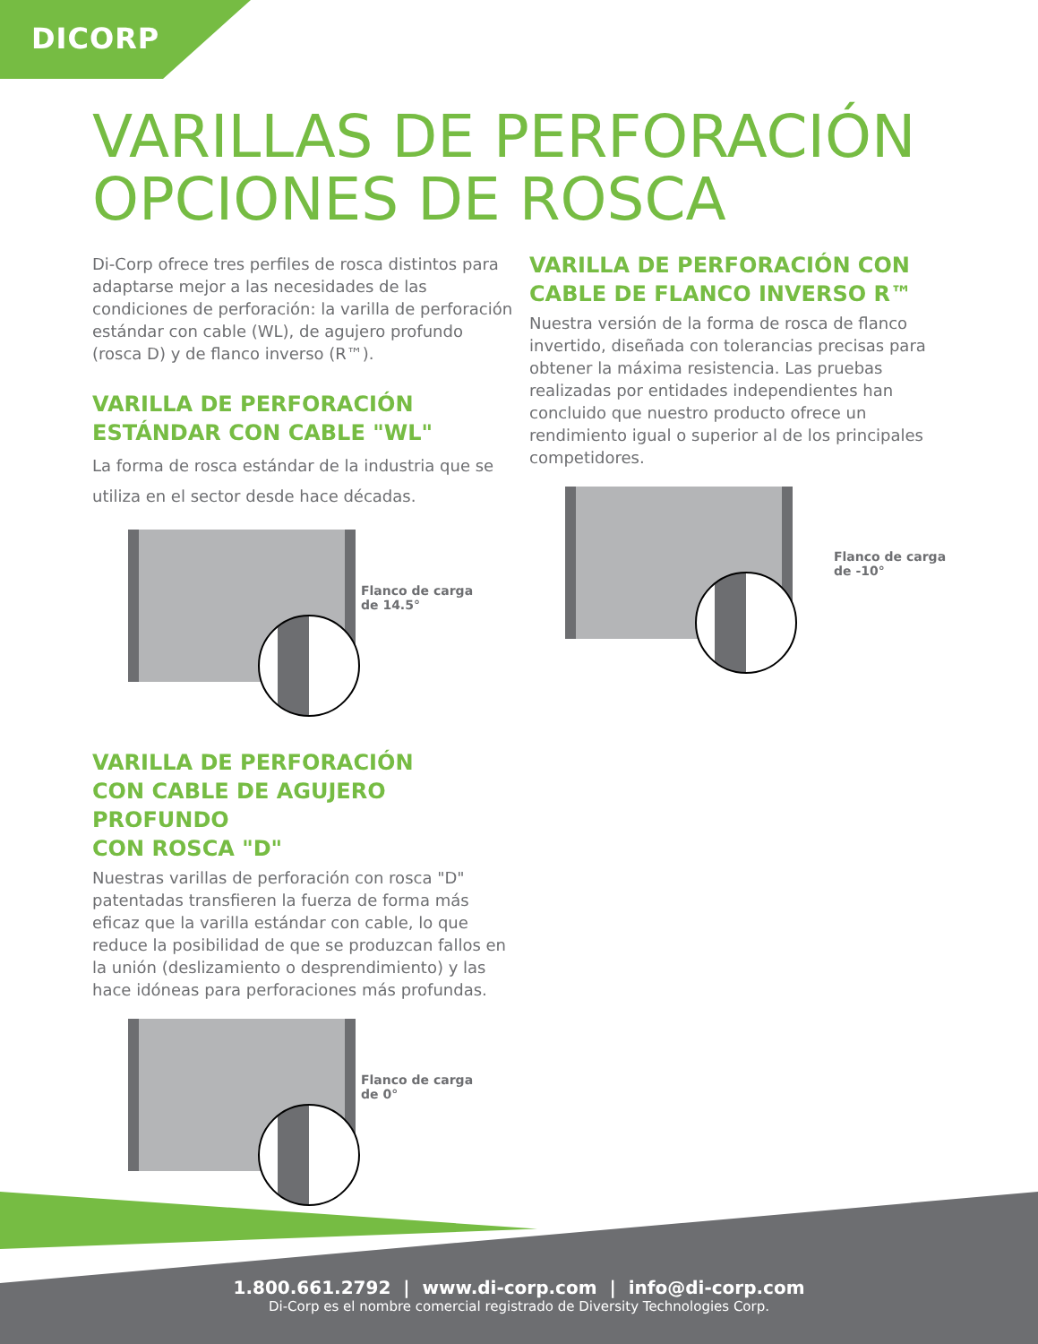DICORP
VARILLAS DE PERFORACIÓN
OPCIONES DE ROSCA
Di-Corp ofrece tres perfiles de rosca distintos para adaptarse mejor a las necesidades de las condiciones de perforación: la varilla de perforación estándar con cable (WL), de agujero profundo (rosca D) y de flanco inverso (R™).
VARILLA DE PERFORACIÓN
ESTÁNDAR CON CABLE "WL"
La forma de rosca estándar de la industria que se utiliza en el sector desde hace décadas.
Flanco de carga de 14.5°
VARILLA DE PERFORACIÓN
CON CABLE DE AGUJERO PROFUNDO
CON ROSCA "D"
Nuestras varillas de perforación con rosca "D" patentadas transfieren la fuerza de forma más eficaz que la varilla estándar con cable, lo que reduce la posibilidad de que se produzcan fallos en la unión (deslizamiento o desprendimiento) y las hace idóneas para perforaciones más profundas.
Flanco de carga de 0°
VARILLA DE PERFORACIÓN CON
CABLE DE FLANCO INVERSO R™
Nuestra versión de la forma de rosca de flanco invertido, diseñada con tolerancias precisas para obtener la máxima resistencia. Las pruebas realizadas por entidades independientes han concluido que nuestro producto ofrece un rendimiento igual o superior al de los principales competidores.
Flanco de carga de -10°
1.800.661.2792 | www.di-corp.com | info@di-corp.com
Di-Corp es el nombre comercial registrado de Diversity Technologies Corp.